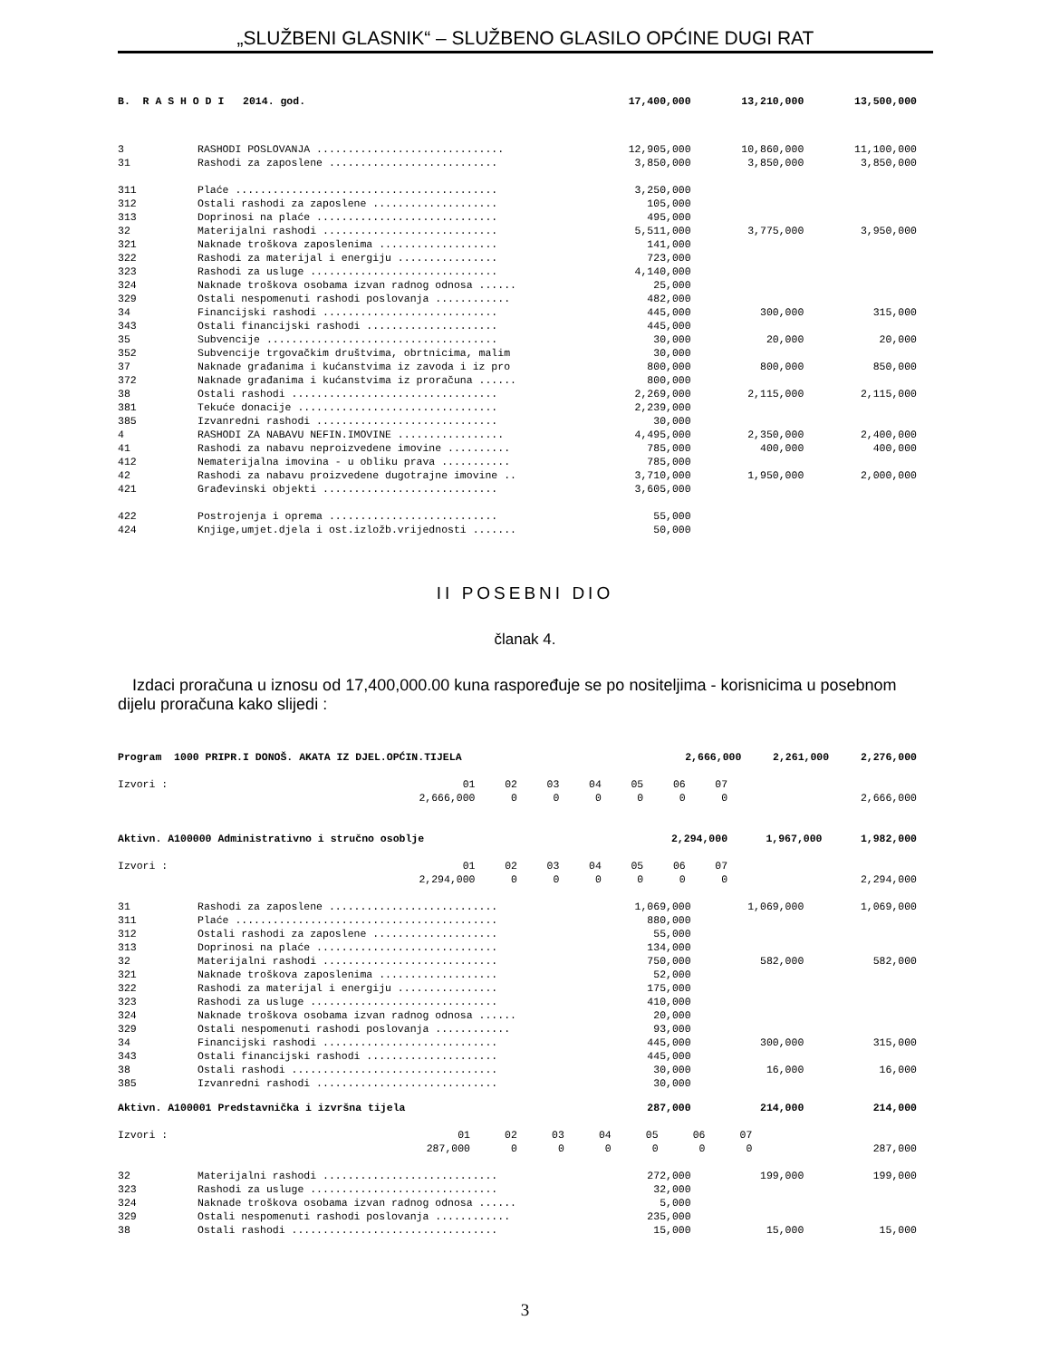„SLUŽBENI GLASNIK“ – SLUŽBENO GLASILO OPĆINE DUGI RAT
| B. R A S H O D I 2014. god. | | 17,400,000 | 13,210,000 | 13,500,000 |
| 3 | RASHODI POSLOVANJA .............................. | 12,905,000 | 10,860,000 | 11,100,000 |
| 31 | Rashodi za zaposlene ........................... | 3,850,000 | 3,850,000 | 3,850,000 |
| 311 | Plaće .......................................... | 3,250,000 | | |
| 312 | Ostali rashodi za zaposlene .................... | 105,000 | | |
| 313 | Doprinosi na plaće ............................. | 495,000 | | |
| 32 | Materijalni rashodi ............................ | 5,511,000 | 3,775,000 | 3,950,000 |
| 321 | Naknade troškova zaposlenima ................... | 141,000 | | |
| 322 | Rashodi za materijal i energiju ................ | 723,000 | | |
| 323 | Rashodi za usluge .............................. | 4,140,000 | | |
| 324 | Naknade troškova osobama izvan radnog odnosa ...... | 25,000 | | |
| 329 | Ostali nespomenuti rashodi poslovanja ............ | 482,000 | | |
| 34 | Financijski rashodi ............................ | 445,000 | 300,000 | 315,000 |
| 343 | Ostali financijski rashodi ..................... | 445,000 | | |
| 35 | Subvencije ..................................... | 30,000 | 20,000 | 20,000 |
| 352 | Subvencije trgovačkim društvima, obrtnicima, malim | 30,000 | | |
| 37 | Naknade građanima i kućanstvima iz zavoda i iz pro | 800,000 | 800,000 | 850,000 |
| 372 | Naknade građanima i kućanstvima iz proračuna ...... | 800,000 | | |
| 38 | Ostali rashodi ................................. | 2,269,000 | 2,115,000 | 2,115,000 |
| 381 | Tekuće donacije ................................ | 2,239,000 | | |
| 385 | Izvanredni rashodi ............................. | 30,000 | | |
| 4 | RASHODI ZA NABAVU NEFIN.IMOVINE ................. | 4,495,000 | 2,350,000 | 2,400,000 |
| 41 | Rashodi za nabavu neproizvedene imovine .......... | 785,000 | 400,000 | 400,000 |
| 412 | Nematerijalna imovina - u obliku prava ........... | 785,000 | | |
| 42 | Rashodi za nabavu proizvedene dugotrajne imovine .. | 3,710,000 | 1,950,000 | 2,000,000 |
| 421 | Građevinski objekti ............................ | 3,605,000 | | |
| 422 | Postrojenja i oprema ........................... | 55,000 | | |
| 424 | Knjige,umjet.djela i ost.izložb.vrijednosti ....... | 50,000 | | |
II POSEBNI DIO
članak 4.
Izdaci proračuna u iznosu od 17,400,000.00 kuna raspoređuje se po nositeljima - korisnicima u posebnom dijelu proračuna kako slijedi :
| Program 1000 PRIPR.I DONOŠ. AKATA IZ DJEL.OPĆIN.TIJELA | 2,666,000 | 2,261,000 | 2,276,000 |
| Izvori : | 01 | 02 | 03 | 04 | 05 | 06 | 07 | |
| | 2,666,000 | 0 | 0 | 0 | 0 | 0 | 0 | 2,666,000 |
| Aktivn. A100000 Administrativno i stručno osoblje | 2,294,000 | 1,967,000 | 1,982,000 |
| Izvori : | 01 | 02 | 03 | 04 | 05 | 06 | 07 | |
| | 2,294,000 | 0 | 0 | 0 | 0 | 0 | 0 | 2,294,000 |
| 31 | Rashodi za zaposlene ........................... | 1,069,000 | 1,069,000 | 1,069,000 |
| 311 | Plaće .......................................... | 880,000 | | |
| 312 | Ostali rashodi za zaposlene .................... | 55,000 | | |
| 313 | Doprinosi na plaće ............................. | 134,000 | | |
| 32 | Materijalni rashodi ............................ | 750,000 | 582,000 | 582,000 |
| 321 | Naknade troškova zaposlenima ................... | 52,000 | | |
| 322 | Rashodi za materijal i energiju ................ | 175,000 | | |
| 323 | Rashodi za usluge .............................. | 410,000 | | |
| 324 | Naknade troškova osobama izvan radnog odnosa ...... | 20,000 | | |
| 329 | Ostali nespomenuti rashodi poslovanja ............ | 93,000 | | |
| 34 | Financijski rashodi ............................ | 445,000 | 300,000 | 315,000 |
| 343 | Ostali financijski rashodi ..................... | 445,000 | | |
| 38 | Ostali rashodi ................................. | 30,000 | 16,000 | 16,000 |
| 385 | Izvanredni rashodi ............................. | 30,000 | | |
| Aktivn. A100001 Predstavnička i izvršna tijela | | 287,000 | 214,000 | 214,000 |
| Izvori : | 01 | 02 | 03 | 04 | 05 | 06 | 07 | |
| | 287,000 | 0 | 0 | 0 | 0 | 0 | 0 | 287,000 |
| 32 | Materijalni rashodi ............................ | 272,000 | 199,000 | 199,000 |
| 323 | Rashodi za usluge .............................. | 32,000 | | |
| 324 | Naknade troškova osobama izvan radnog odnosa ...... | 5,000 | | |
| 329 | Ostali nespomenuti rashodi poslovanja ............ | 235,000 | | |
| 38 | Ostali rashodi ................................. | 15,000 | 15,000 | 15,000 |
3